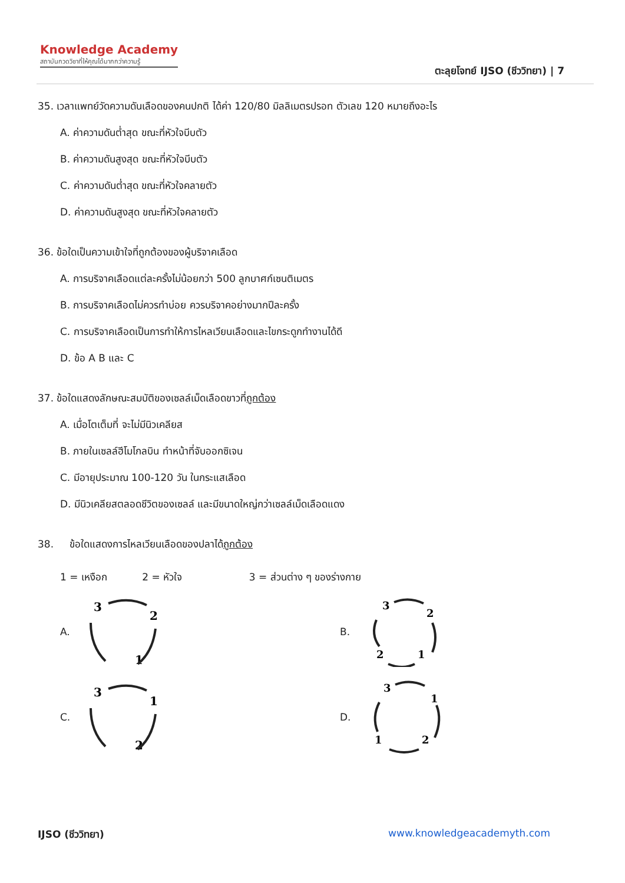Knowledge Academy
สถาบันกวดวิชาที่ให้คุณได้มากกว่าความรู้
ตะลุยโจทย์ IJSO (ชีววิทยา) | 7
35. เวลาแพทย์วัดความดันเลือดของคนปกติ ได้ค่า 120/80 มิลลิเมตรปรอท ตัวเลข 120 หมายถึงอะไร
A. ค่าความดันต่ำสุด ขณะที่หัวใจบีบตัว
B. ค่าความดันสูงสุด ขณะที่หัวใจบีบตัว
C. ค่าความดันต่ำสุด ขณะที่หัวใจคลายตัว
D. ค่าความดันสูงสุด ขณะที่หัวใจคลายตัว
36. ข้อใดเป็นความเข้าใจที่ถูกต้องของผู้บริจาคเลือด
A. การบริจาคเลือดแต่ละครั้งไม่น้อยกว่า 500 ลูกบาศก์เซนติเมตร
B. การบริจาคเลือดไม่ควรทำบ่อย ควรบริจาคอย่างมากปีละครั้ง
C. การบริจาคเลือดเป็นการทำให้การไหลเวียนเลือดและไขกระดูกทำงานได้ดี
D. ข้อ A B และ C
37. ข้อใดแสดงลักษณะสมบัติของเซลล์เม็ดเลือดขาวที่ถูกต้อง
A. เมื่อโตเต็มที่ จะไม่มีนิวเคลียส
B. ภายในเซลล์ฮีโมโกลบิน ทำหน้าที่จับออกซิเจน
C. มีอายุประมาณ 100-120 วัน ในกระแสเลือด
D. มีนิวเคลียสตลอดชีวิตของเซลล์ และมีขนาดใหญ่กว่าเซลล์เม็ดเลือดแดง
38. ข้อใดแสดงการไหลเวียนเลือดของปลาได้ถูกต้อง
1 = เหงือก 2 = หัวใจ 3 = ส่วนต่าง ๆ ของร่างกาย
A.
3
2
1
B.
3
2
2
1
C.
3
1
2
D.
3
1
1
2
IJSO (ชีววิทยา) www.knowledgeacademyth.com